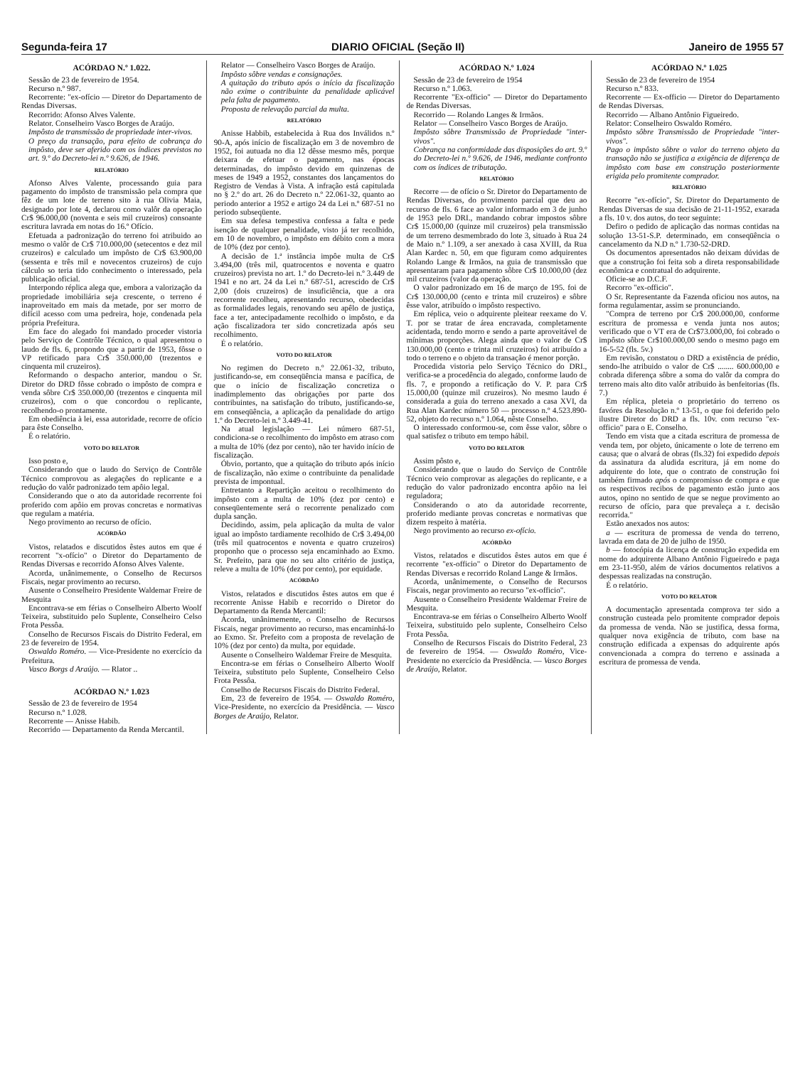Segunda-feira 17 DIARIO OFICIAL (Seção II) Janeiro de 1955 57
ACÓRDAO N.º 1.022.
Sessão de 23 de fevereiro de 1954.
Recurso n.º 987.
Recorrente: "ex-ofício — Diretor do Departamento de Rendas Diversas.
Recorrido: Afonso Alves Valente.
Relator. Conselheiro Vasco Borges de Araújo.
Impôsto de transmissão de propriedade inter-vivos.
O preço da transação, para efeito de cobrança do impôsto, deve ser aferido com os índices previstos no art. 9.º do Decreto-lei n.º 9.626, de 1946.
RELATÓRIO
Afonso Alves Valente, processando guia para pagamento do impôsto de transmissão pela compra que fêz de um lote de terreno sito à rua Olivia Maia, designado por lote 4, declarou como valôr da operação Cr$ 96.000,00 (noventa e seis mil cruzeiros) consoante escritura lavrada em notas do 16.º Ofício.
Efetuada a padronização do terreno foi atribuido ao mesmo o valôr de Cr$ 710.000,00 (setecentos e dez mil cruzeiros) e calculado um impôsto de Cr$ 63.900,00 (sessenta e três mil e novecentos cruzeiros) de cujo cálculo so teria tido conhecimento o interessado, pela publicação oficial.
Interpondo réplica alega que, embora a valorização da propriedade imobiliária seja crescente, o terreno é inaproveitado em mais da metade, por ser morro de difícil acesso com uma pedreira, hoje, condenada pela própria Prefeitura.
Em face do alegado foi mandado proceder vistoria pelo Serviço de Contrôle Técnico, o qual apresentou o laudo de fls. 6, propondo que a partir de 1953, fôsse o VP retificado para Cr$ 350.000,00 (trezentos e cinquenta mil cruzeiros).
Reformando o despacho anterior, mandou o Sr. Diretor do DRD fôsse cobrado o impôsto de compra e venda sôbre Cr$ 350.000,00 (trezentos e cinquenta mil cruzeiros), com o que concordou o replicante, recolhendo-o prontamente.
Em obediência à lei, essa autoridade, recorre de ofício para êste Conselho.
É o relatório.
VOTO DO RELATOR
Isso posto e,
Considerando que o laudo do Serviço de Contrôle Técnico comprovou as alegações do replicante e a redução do valôr padronizado tem apôio legal.
Considerando que o ato da autoridade recorrente foi proferido com apôio em provas concretas e normativas que regulam a matéria.
Nego provimento ao recurso de ofício.
ACÓRDÃO
Vistos, relatados e discutidos êstes autos em que é recorrent "x-ofício" o Diretor do Departamento de Rendas Diversas e recorrido Afonso Alves Valente.
Acorda, unânimemente, o Conselho de Recursos Fiscais, negar provimento ao recurso.
Ausente o Conselheiro Presidente Waldemar Freire de Mesquita
Encontrava-se em férias o Conselheiro Alberto Woolf Teixeira, substituido pelo Suplente, Conselheiro Celso Frota Pessôa.
Conselho de Recursos Fiscais do Distrito Federal, em 23 de fevereiro de 1954.
Oswaldo Roméro. — Vice-Presidente no exercício da Prefeitura.
Vasco Borgs d Araújo. — Rlator ..
ACÓRDAO N.º 1.023
Sessão de 23 de fevereiro de 1954
Recurso n.º 1.028.
Recorrente — Anisse Habib.
Recorrido — Departamento da Renda Mercantil.
Relator — Conselheiro Vasco Borges de Araújo.
Impôsto sôbre vendas e consignações.
A quitação do tributo após o início da fiscalização não exime o contribuinte da penalidade aplicável pela falta de pagamento.
Proposta de relevação parcial da multa.
RELATÓRIO
Anisse Habbib, estabelecida à Rua dos Inválidos n.º 90-A, após início de fiscalização em 3 de novembro de 1952, foi autuada no dia 12 dêsse mesmo mês, porque deixara de efetuar o pagamento, nas épocas determinadas, do impôsto devido em quinzenas de meses de 1949 a 1952, constantes dos lançamentos do Registro de Vendas à Vista. A infração está capitulada no § 2.º do art. 26 do Decreto n.º 22.061-32, quanto ao periodo anterior a 1952 e artigo 24 da Lei n.º 687-51 no periodo subseqüente.
Em sua defesa tempestiva confessa a falta e pede isenção de qualquer penalidade, visto já ter recolhido, em 10 de novembro, o impôsto em débito com a mora de 10% (dez por cento).
A decisão de 1.ª instância impôe multa de Cr$ 3.494,00 (três mil, quatrocentos e noventa e quatro cruzeiros) prevista no art. 1.º do Decreto-lei n.º 3.449 de 1941 e no art. 24 da Lei n.º 687-51, acrescido de Cr$ 2,00 (dois cruzeiros) de insuficiência, que a ora recorrente recolheu, apresentando recurso, obedecidas as formalidades legais, renovando seu apêlo de justiça, face a ter, antecipadamente recolhido o impôsto, e da ação fiscalizadora ter sido concretizada após seu recolhimento.
É o relatório.
VOTO DO RELATOR
No regimen do Decreto n.º 22.061-32, tributo, justificando-se, em conseqüência mansa e pacífica, de que o início de fiscalização concretiza o inadimplemento das obrigações por parte dos contribuintes, na satisfação do tributo, justificando-se, em conseqüência, a aplicação da penalidade do artigo 1.º do Decreto-lei n.º 3.449-41.
Na atual legislação — Lei número 687-51, condiciona-se o recolhimento do impôsto em atraso com a multa de 10% (dez por cento), não ter havido início de fiscalização.
Óbvio, portanto, que a quitação do tributo após início de fiscalização, não exime o contribuinte da penalidade prevista de impontual.
Entretanto a Repartição aceitou o recolhimento do impôsto com a multa de 10% (dez por cento) e conseqüentemente será o recorrente penalizado com dupla sanção.
Decidindo, assim, pela aplicação da multa de valor igual ao impôsto tardiamente recolhido de Cr$ 3.494,00 (três mil quatrocentos e noventa e quatro cruzeiros) proponho que o processo seja encaminhado ao Exmo. Sr. Prefeito, para que no seu alto critério de justiça, releve a multa de 10% (dez por cento), por equidade.
ACÓRDÃO
Vistos, relatados e discutidos êstes autos em que é recorrente Anisse Habib e recorrido o Diretor do Departamento da Renda Mercantil:
Acorda, unânimemente, o Conselho de Recursos Fiscais, negar provimento ao recurso, mas encaminhá-lo ao Exmo. Sr. Prefeito com a proposta de revelação de 10% (dez por cento) da multa, por equidade.
Ausente o Conselheiro Waldemar Freire de Mesquita.
Encontra-se em férias o Conselheiro Alberto Woolf Teixeira, substituto pelo Suplente, Conselheiro Celso Frota Pessôa.
Conselho de Recursos Fiscais do Distrito Federal.
Em, 23 de fevereiro de 1954. — Oswaldo Roméro, Vice-Presidente, no exercício da Presidência. — Vasco Borges de Araújo, Relator.
ACÓRDAO N.º 1.024
Sessão de 23 de fevereiro de 1954
Recurso n.º 1.063.
Recorrente "Ex-officio" — Diretor do Departamento de Rendas Diversas.
Recorrido — Rolando Langes & Irmãos.
Relator — Conselheiro Vasco Borges de Araújo.
Impôsto sôbre Transmissão de Propriedade "inter-vivos".
Cobrança na conformidade das disposições do art. 9.º do Decreto-lei n.º 9.626, de 1946, mediante confronto com os índices de tributação.
RELATÓRIO
Recorre — de ofício o Sr. Diretor do Departamento de Rendas Diversas, do provimento parcial que deu ao recurso de fls. 6 face ao valor informado em 3 de junho de 1953 pelo DRI., mandando cobrar impostos sôbre Cr$ 15.000,00 (quinze mil cruzeiros) pela transmissão de um terreno desmembrado do lote 3, situado à Rua 24 de Maio n.º 1.109, a ser anexado à casa XVIII, da Rua Alan Kardec n. 50, em que figuram como adquirentes Rolando Lange & Irmãos, na guia de transmissão que apresentaram para pagamento sôbre Cr$ 10.000,00 (dez mil cruzeiros (valor da operação.
O valor padronizado em 16 de março de 195. foi de Cr$ 130.000,00 (cento e trinta mil cruzeiros) e sôbre êsse valor, atribuído o impôsto respectivo.
Em réplica, veio o adquirente pleitear reexame do V. T. por se tratar de área encravada, completamente acidentada, tendo morro e sendo a parte aproveitável de mínimas proporções. Alega ainda que o valor de Cr$ 130.000,00 (cento e trinta mil cruzeiros) foi atribuído a todo o terreno e o objeto da transação é menor porção.
Procedida vistoria pelo Serviço Técnico do DRI., verifica-se a procedência do alegado, conforme laudo de fls. 7, e propondo a retificação do V. P. para Cr$ 15.000,00 (quinze mil cruzeiros). No mesmo laudo é considerada a guia do terreno anexado a casa XVI, da Rua Alan Kardec número 50 — processo n.º 4.523.890-52, objeto do recurso n.º 1.064, nêste Conselho.
O interessado conformou-se, com êsse valor, sôbre o qual satisfez o tributo em tempo hábil.
VOTO DO RELATOR
Assim pôsto e,
Considerando que o laudo do Serviço de Contrôle Técnico veio comprovar as alegações do replicante, e a redução do valor padronizado encontra apôio na lei reguladora;
Considerando o ato da autoridade recorrente, proferido mediante provas concretas e normativas que dizem respeito à matéria.
Nego provimento ao recurso ex-ofício.
ACÓRDÃO
Vistos, relatados e discutidos êstes autos em que é recorrente "ex-officio" o Diretor do Departamento de Rendas Diversas e recorrido Roland Lange & Irmãos.
Acorda, unânimemente, o Conselho de Recursos Fiscais, negar provimento ao recurso "ex-officio".
Ausente o Conselheiro Presidente Waldemar Freire de Mesquita.
Encontrava-se em férias o Conselheiro Alberto Woolf Teixeira, substituido pelo suplente, Conselheiro Celso Frota Pessôa.
Conselho de Recursos Fiscais do Distrito Federal, 23 de fevereiro de 1954. — Oswaldo Roméro, Vice-Presidente no exercício da Presidência. — Vasco Borges de Araújo, Relator.
ACÓRDAO N.º 1.025
Sessão de 23 de fevereiro de 1954
Recurso n.º 833.
Recorrente — Ex-officio — Diretor do Departamento de Rendas Diversas.
Recorrido — Albano Antônio Figueiredo.
Relator: Conselheiro Oswaldo Roméro.
Impôsto sôbre Transmissão de Propriedade "inter-vivos".
Pago o impôsto sôbre o valor do terreno objeto da transação não se justifica a exigência de diferença de impôsto com base em construção posteriormente erigida pelo promitente comprador.
RELATÓRIO
Recorre "ex-ofício", Sr. Diretor do Departamento de Rendas Diversas de sua decisão de 21-11-1952, exarada a fls. 10 v. dos autos, do teor seguinte:
Defiro o pedido de aplicação das normas contidas na solução 13-51-S.P. determinado, em conseqüência o cancelamento da N.D n.º 1.730-52-DRD.
Os documentos apresentados não deixam dúvidas de que a construção foi feita sob a direta responsabilidade econômica e contratual do adquirente.
Oficie-se ao D.C.F.
Recorro "ex-officio".
O Sr. Representante da Fazenda oficiou nos autos, na forma regulamentar, assim se pronunciando.
"Compra de terreno por Cr$ 200.000,00, conforme escritura de promessa e venda junta nos autos; verificado que o VT era de Cr$73.000,00, foi cobrado o impôsto sôbre Cr$100.000,00 sendo o mesmo pago em 16-5-52 (fls. 5v.)
Em revisão, constatou o DRD a existência de prédio, sendo-lhe atribuido o valor de Cr$ ........ 600.000,00 e cobrada diferença sôbre a soma do valôr da compra do terreno mais alto dito valôr atribuido às benfeitorias (fls. 7.)
Em réplica, pleteia o proprietário do terreno os favóres da Resolução n.º 13-51, o que foi deferido pelo ilustre Diretor do DRD a fls. 10v. com recurso "ex-officio" para o E. Conselho.
Tendo em vista que a citada escritura de promessa de venda tem, por objeto, únicamente o lote de terreno em causa; que o alvará de obras (fls.32) foi expedido depois da assinatura da aludida escritura, já em nome do adquirente do lote, que o contrato de construção foi também firmado após o compromisso de compra e que os respectivos recibos de pagamento estão junto aos autos, opino no sentido de que se negue provimento ao recurso de ofício, para que prevaleça a r. decisão recorrida."
Estão anexados nos autos:
a — escritura de promessa de venda do terreno, lavrada em data de 20 de julho de 1950.
b — fotocópia da licença de construção expedida em nome do adquirente Albano Antônio Figueiredo e paga em 23-11-950, além de vários documentos relativos a despessas realizadas na construção.
É o relatório.
VOTO DO RELATOR
A documentação apresentada comprova ter sido a construção custeada pelo promitente comprador depois da promessa de venda. Não se justifica, dessa forma, qualquer nova exigência de tributo, com base na construção edificada a expensas do adquirente após convencionada a compra do terreno e assinada a escritura de promessa de venda.